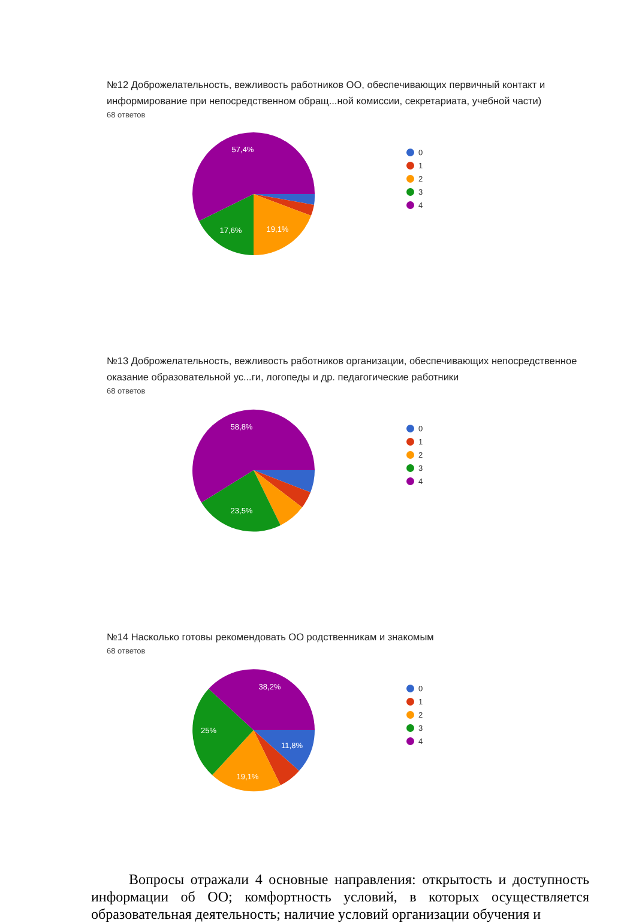№12 Доброжелательность, вежливость работников ОО, обеспечивающих первичный контакт и информирование при непосредственном обращ...ной комиссии, секретариата, учебной части)
68 ответов
57,4%
19,1%
17,6%
0
1
2
3
4
№13 Доброжелательность, вежливость работников организации, обеспечивающих непосредственное оказание образовательной ус...ги, логопеды и др. педагогические работники
68 ответов
58,8%
23,5%
0
1
2
3
4
№14 Насколько готовы рекомендовать ОО родственникам и знакомым
68 ответов
38,2%
11,8%
19,1%
25%
0
1
2
3
4
Вопросы отражали 4 основные направления: открытость и доступность информации об ОО; комфортность условий, в которых осуществляется образовательная деятельность; наличие условий организации обучения и